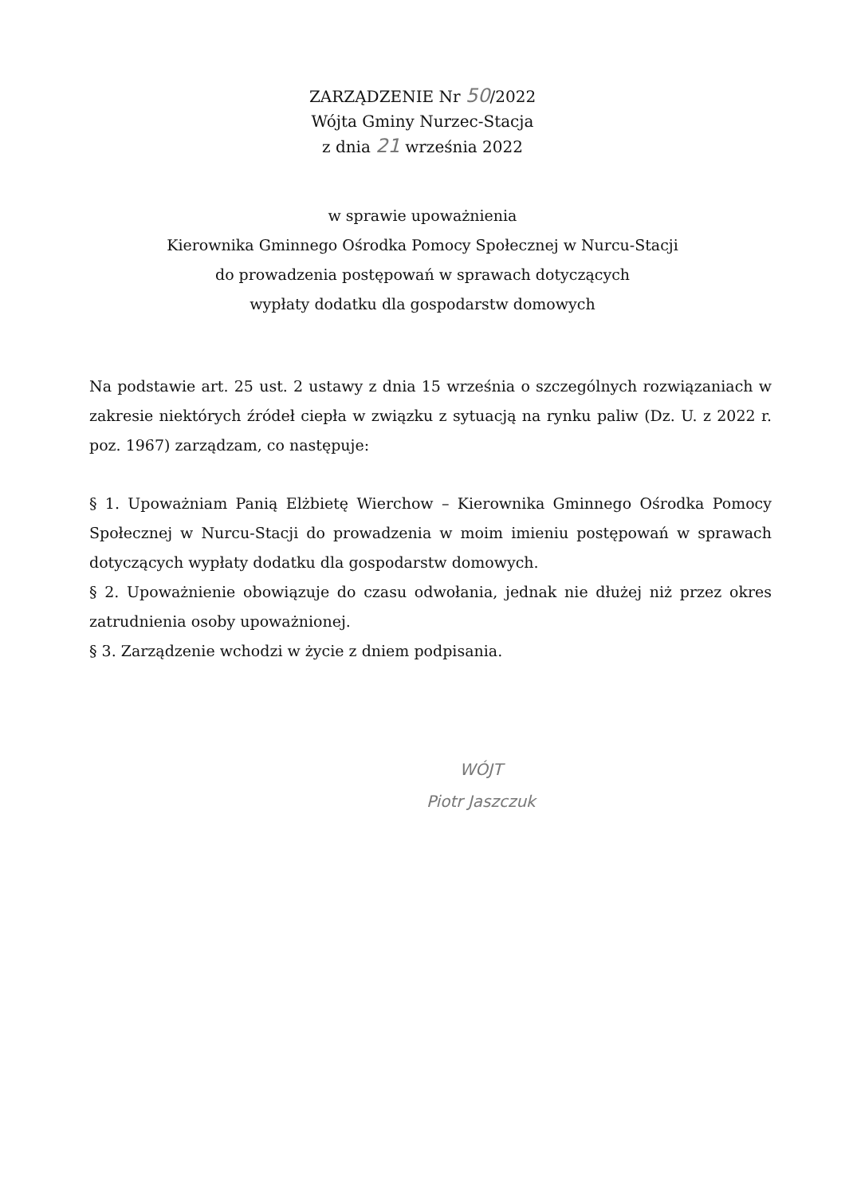ZARZĄDZENIE Nr 50/2022
Wójta Gminy Nurzec-Stacja
z dnia 21 września 2022
w sprawie upoważnienia
Kierownika Gminnego Ośrodka Pomocy Społecznej w Nurcu-Stacji
do prowadzenia postępowań w sprawach dotyczących
wypłaty dodatku dla gospodarstw domowych
Na podstawie art. 25 ust. 2 ustawy z dnia 15 września o szczególnych rozwiązaniach w zakresie niektórych źródeł ciepła w związku z sytuacją na rynku paliw (Dz. U. z 2022 r. poz. 1967) zarządzam, co następuje:
§ 1. Upoważniam Panią Elżbietę Wierchow – Kierownika Gminnego Ośrodka Pomocy Społecznej w Nurcu-Stacji do prowadzenia w moim imieniu postępowań w sprawach dotyczących wypłaty dodatku dla gospodarstw domowych.
§ 2. Upoważnienie obowiązuje do czasu odwołania, jednak nie dłużej niż przez okres zatrudnienia osoby upoważnionej.
§ 3. Zarządzenie wchodzi w życie z dniem podpisania.
WÓJT
Piotr Jaszczuk